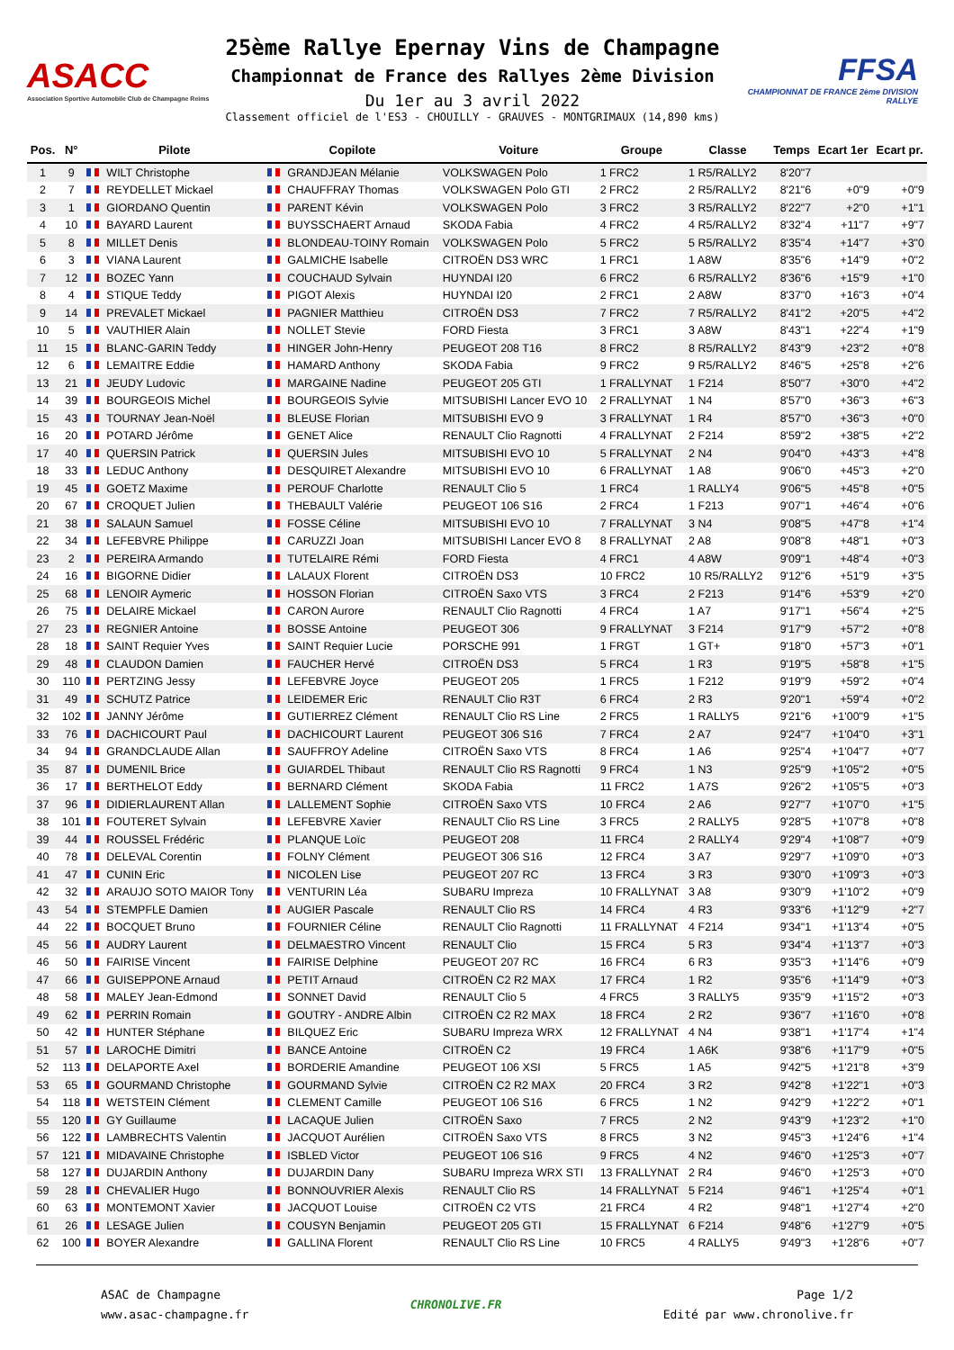ASACC
Association Sportive Automobile Club de Champagne Reims
25ème Rallye Epernay Vins de Champagne
Championnat de France des Rallyes 2ème Division
Du 1er au 3 avril 2022
Classement officiel de l'ES3 - CHOUILLY - GRAUVES - MONTGRIMAUX (14,890 kms)
FFSA
CHAMPIONNAT DE FRANCE 2ème DIVISION RALLYE
| Pos. | N° | Pilote | Copilote | Voiture | Groupe | Classe | Temps | Ecart 1er | Ecart pr. |
| --- | --- | --- | --- | --- | --- | --- | --- | --- | --- |
| 1 | 9 | WILT Christophe | GRANDJEAN Mélanie | VOLKSWAGEN Polo | 1 FRC2 | 1 R5/RALLY2 | 8'20"7 | | |
| 2 | 7 | REYDELLET Mickael | CHAUFFRAY Thomas | VOLKSWAGEN Polo GTI | 2 FRC2 | 2 R5/RALLY2 | 8'21"6 | +0"9 | +0"9 |
| 3 | 1 | GIORDANO Quentin | PARENT Kévin | VOLKSWAGEN Polo | 3 FRC2 | 3 R5/RALLY2 | 8'22"7 | +2"0 | +1"1 |
| 4 | 10 | BAYARD Laurent | BUYSSCHAERT Arnaud | SKODA Fabia | 4 FRC2 | 4 R5/RALLY2 | 8'32"4 | +11"7 | +9"7 |
| 5 | 8 | MILLET Denis | BLONDEAU-TOINY Romain | VOLKSWAGEN Polo | 5 FRC2 | 5 R5/RALLY2 | 8'35"4 | +14"7 | +3"0 |
| 6 | 3 | VIANA Laurent | GALMICHE Isabelle | CITROËN DS3 WRC | 1 FRC1 | 1 A8W | 8'35"6 | +14"9 | +0"2 |
| 7 | 12 | BOZEC Yann | COUCHAUD Sylvain | HUYNDAI I20 | 6 FRC2 | 6 R5/RALLY2 | 8'36"6 | +15"9 | +1"0 |
| 8 | 4 | STIQUE Teddy | PIGOT Alexis | HUYNDAI I20 | 2 FRC1 | 2 A8W | 8'37"0 | +16"3 | +0"4 |
| 9 | 14 | PREVALET Mickael | PAGNIER Matthieu | CITROËN DS3 | 7 FRC2 | 7 R5/RALLY2 | 8'41"2 | +20"5 | +4"2 |
| 10 | 5 | VAUTHIER Alain | NOLLET Stevie | FORD Fiesta | 3 FRC1 | 3 A8W | 8'43"1 | +22"4 | +1"9 |
| 11 | 15 | BLANC-GARIN Teddy | HINGER John-Henry | PEUGEOT 208 T16 | 8 FRC2 | 8 R5/RALLY2 | 8'43"9 | +23"2 | +0"8 |
| 12 | 6 | LEMAITRE Eddie | HAMARD Anthony | SKODA Fabia | 9 FRC2 | 9 R5/RALLY2 | 8'46"5 | +25"8 | +2"6 |
| 13 | 21 | JEUDY Ludovic | MARGAINE Nadine | PEUGEOT 205 GTI | 1 FRALLYNAT | 1 F214 | 8'50"7 | +30"0 | +4"2 |
| 14 | 39 | BOURGEOIS Michel | BOURGEOIS Sylvie | MITSUBISHI Lancer EVO 10 | 2 FRALLYNAT | 1 N4 | 8'57"0 | +36"3 | +6"3 |
| 15 | 43 | TOURNAY Jean-Noël | BLEUSE Florian | MITSUBISHI EVO 9 | 3 FRALLYNAT | 1 R4 | 8'57"0 | +36"3 | +0"0 |
| 16 | 20 | POTARD Jérôme | GENET Alice | RENAULT Clio Ragnotti | 4 FRALLYNAT | 2 F214 | 8'59"2 | +38"5 | +2"2 |
| 17 | 40 | QUERSIN Patrick | QUERSIN Jules | MITSUBISHI EVO 10 | 5 FRALLYNAT | 2 N4 | 9'04"0 | +43"3 | +4"8 |
| 18 | 33 | LEDUC Anthony | DESQUIRET Alexandre | MITSUBISHI EVO 10 | 6 FRALLYNAT | 1 A8 | 9'06"0 | +45"3 | +2"0 |
| 19 | 45 | GOETZ Maxime | PEROUF Charlotte | RENAULT Clio 5 | 1 FRC4 | 1 RALLY4 | 9'06"5 | +45"8 | +0"5 |
| 20 | 67 | CROQUET Julien | THEBAULT Valérie | PEUGEOT 106 S16 | 2 FRC4 | 1 F213 | 9'07"1 | +46"4 | +0"6 |
| 21 | 38 | SALAUN Samuel | FOSSE Céline | MITSUBISHI EVO 10 | 7 FRALLYNAT | 3 N4 | 9'08"5 | +47"8 | +1"4 |
| 22 | 34 | LEFEBVRE Philippe | CARUZZI Joan | MITSUBISHI Lancer EVO 8 | 8 FRALLYNAT | 2 A8 | 9'08"8 | +48"1 | +0"3 |
| 23 | 2 | PEREIRA Armando | TUTELAIRE Rémi | FORD Fiesta | 4 FRC1 | 4 A8W | 9'09"1 | +48"4 | +0"3 |
| 24 | 16 | BIGORNE Didier | LALAUX Florent | CITROËN DS3 | 10 FRC2 | 10 R5/RALLY2 | 9'12"6 | +51"9 | +3"5 |
| 25 | 68 | LENOIR Aymeric | HOSSON Florian | CITROËN Saxo VTS | 3 FRC4 | 2 F213 | 9'14"6 | +53"9 | +2"0 |
| 26 | 75 | DELAIRE Mickael | CARON Aurore | RENAULT Clio Ragnotti | 4 FRC4 | 1 A7 | 9'17"1 | +56"4 | +2"5 |
| 27 | 23 | REGNIER Antoine | BOSSE Antoine | PEUGEOT 306 | 9 FRALLYNAT | 3 F214 | 9'17"9 | +57"2 | +0"8 |
| 28 | 18 | SAINT Requier Yves | SAINT Requier Lucie | PORSCHE 991 | 1 FRGT | 1 GT+ | 9'18"0 | +57"3 | +0"1 |
| 29 | 48 | CLAUDON Damien | FAUCHER Hervé | CITROËN DS3 | 5 FRC4 | 1 R3 | 9'19"5 | +58"8 | +1"5 |
| 30 | 110 | PERTZING Jessy | LEFEBVRE Joyce | PEUGEOT 205 | 1 FRC5 | 1 F212 | 9'19"9 | +59"2 | +0"4 |
| 31 | 49 | SCHUTZ Patrice | LEIDEMER Eric | RENAULT Clio R3T | 6 FRC4 | 2 R3 | 9'20"1 | +59"4 | +0"2 |
| 32 | 102 | JANNY Jérôme | GUTIERREZ Clément | RENAULT Clio RS Line | 2 FRC5 | 1 RALLY5 | 9'21"6 | +1'00"9 | +1"5 |
| 33 | 76 | DACHICOURT Paul | DACHICOURT Laurent | PEUGEOT 306 S16 | 7 FRC4 | 2 A7 | 9'24"7 | +1'04"0 | +3"1 |
| 34 | 94 | GRANDCLAUDE Allan | SAUFFROY Adeline | CITROËN Saxo VTS | 8 FRC4 | 1 A6 | 9'25"4 | +1'04"7 | +0"7 |
| 35 | 87 | DUMENIL Brice | GUIARDEL Thibaut | RENAULT Clio RS Ragnotti | 9 FRC4 | 1 N3 | 9'25"9 | +1'05"2 | +0"5 |
| 36 | 17 | BERTHELOT Eddy | BERNARD Clément | SKODA Fabia | 11 FRC2 | 1 A7S | 9'26"2 | +1'05"5 | +0"3 |
| 37 | 96 | DIDIERLAURENT Allan | LALLEMENT Sophie | CITROËN Saxo VTS | 10 FRC4 | 2 A6 | 9'27"7 | +1'07"0 | +1"5 |
| 38 | 101 | FOUTERET Sylvain | LEFEBVRE Xavier | RENAULT Clio RS Line | 3 FRC5 | 2 RALLY5 | 9'28"5 | +1'07"8 | +0"8 |
| 39 | 44 | ROUSSEL Frédéric | PLANQUE Loïc | PEUGEOT 208 | 11 FRC4 | 2 RALLY4 | 9'29"4 | +1'08"7 | +0"9 |
| 40 | 78 | DELEVAL Corentin | FOLNY Clément | PEUGEOT 306 S16 | 12 FRC4 | 3 A7 | 9'29"7 | +1'09"0 | +0"3 |
| 41 | 47 | CUNIN Eric | NICOLEN Lise | PEUGEOT 207 RC | 13 FRC4 | 3 R3 | 9'30"0 | +1'09"3 | +0"3 |
| 42 | 32 | ARAUJO SOTO MAIOR Tony | VENTURIN Léa | SUBARU Impreza | 10 FRALLYNAT | 3 A8 | 9'30"9 | +1'10"2 | +0"9 |
| 43 | 54 | STEMPFLE Damien | AUGIER Pascale | RENAULT Clio RS | 14 FRC4 | 4 R3 | 9'33"6 | +1'12"9 | +2"7 |
| 44 | 22 | BOCQUET Bruno | FOURNIER Céline | RENAULT Clio Ragnotti | 11 FRALLYNAT | 4 F214 | 9'34"1 | +1'13"4 | +0"5 |
| 45 | 56 | AUDRY Laurent | DELMAESTRO Vincent | RENAULT Clio | 15 FRC4 | 5 R3 | 9'34"4 | +1'13"7 | +0"3 |
| 46 | 50 | FAIRISE Vincent | FAIRISE Delphine | PEUGEOT 207 RC | 16 FRC4 | 6 R3 | 9'35"3 | +1'14"6 | +0"9 |
| 47 | 66 | GUISEPPONE Arnaud | PETIT Arnaud | CITROËN C2 R2 MAX | 17 FRC4 | 1 R2 | 9'35"6 | +1'14"9 | +0"3 |
| 48 | 58 | MALEY Jean-Edmond | SONNET David | RENAULT Clio 5 | 4 FRC5 | 3 RALLY5 | 9'35"9 | +1'15"2 | +0"3 |
| 49 | 62 | PERRIN Romain | GOUTRY - ANDRE Albin | CITROËN C2 R2 MAX | 18 FRC4 | 2 R2 | 9'36"7 | +1'16"0 | +0"8 |
| 50 | 42 | HUNTER Stéphane | BILQUEZ Eric | SUBARU Impreza WRX | 12 FRALLYNAT | 4 N4 | 9'38"1 | +1'17"4 | +1"4 |
| 51 | 57 | LAROCHE Dimitri | BANCE Antoine | CITROËN C2 | 19 FRC4 | 1 A6K | 9'38"6 | +1'17"9 | +0"5 |
| 52 | 113 | DELAPORTE Axel | BORDERIE Amandine | PEUGEOT 106 XSI | 5 FRC5 | 1 A5 | 9'42"5 | +1'21"8 | +3"9 |
| 53 | 65 | GOURMAND Christophe | GOURMAND Sylvie | CITROËN C2 R2 MAX | 20 FRC4 | 3 R2 | 9'42"8 | +1'22"1 | +0"3 |
| 54 | 118 | WETSTEIN Clément | CLEMENT Camille | PEUGEOT 106 S16 | 6 FRC5 | 1 N2 | 9'42"9 | +1'22"2 | +0"1 |
| 55 | 120 | GY Guillaume | LACAQUE Julien | CITROËN Saxo | 7 FRC5 | 2 N2 | 9'43"9 | +1'23"2 | +1"0 |
| 56 | 122 | LAMBRECHTS Valentin | JACQUOT Aurélien | CITROËN Saxo VTS | 8 FRC5 | 3 N2 | 9'45"3 | +1'24"6 | +1"4 |
| 57 | 121 | MIDAVAINE Christophe | ISBLED Victor | PEUGEOT 106 S16 | 9 FRC5 | 4 N2 | 9'46"0 | +1'25"3 | +0"7 |
| 58 | 127 | DUJARDIN Anthony | DUJARDIN Dany | SUBARU Impreza WRX STI | 13 FRALLYNAT | 2 R4 | 9'46"0 | +1'25"3 | +0"0 |
| 59 | 28 | CHEVALIER Hugo | BONNOUVRIER Alexis | RENAULT Clio RS | 14 FRALLYNAT | 5 F214 | 9'46"1 | +1'25"4 | +0"1 |
| 60 | 63 | MONTEMONT Xavier | JACQUOT Louise | CITROËN C2 VTS | 21 FRC4 | 4 R2 | 9'48"1 | +1'27"4 | +2"0 |
| 61 | 26 | LESAGE Julien | COUSYN Benjamin | PEUGEOT 205 GTI | 15 FRALLYNAT | 6 F214 | 9'48"6 | +1'27"9 | +0"5 |
| 62 | 100 | BOYER Alexandre | GALLINA Florent | RENAULT Clio RS Line | 10 FRC5 | 4 RALLY5 | 9'49"3 | +1'28"6 | +0"7 |
ASAC de Champagne
www.asac-champagne.fr
CHRONOLIVE.FR Page 1/2
Edité par www.chronolive.fr